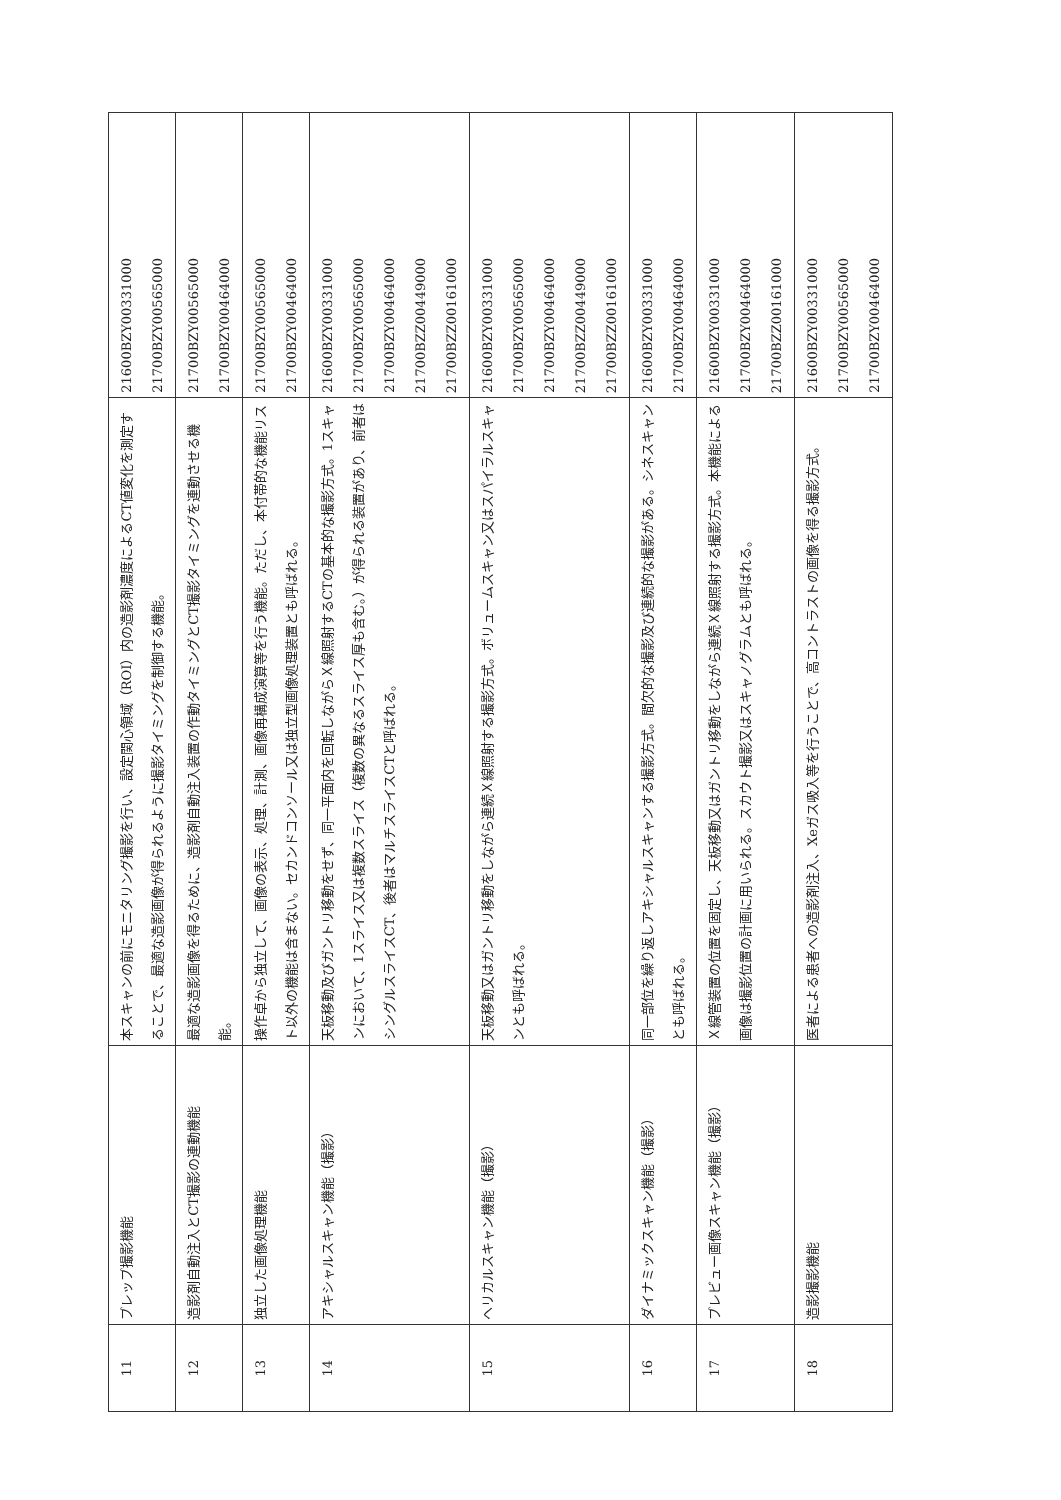| 11 | プレップ撮影機能 | 本スキャンの前にモニタリング撮影を行い、設定関心領域（ROI）内の造影剤濃度によるCT値変化を測定することで、最適な造影画像が得られるように撮影タイミングを制御する機能。 | 21600BZY00331000 21700BZY00565000 |
| 12 | 造影剤自動注入とCT撮影の連動機能 | 最適な造影画像を得るために、造影剤自動注入装置の作動タイミングとCT撮影タイミングを連動させる機能。 | 21700BZY00565000 21700BZY00464000 |
| 13 | 独立した画像処理機能 | 操作卓から独立して、画像の表示、処理、計測、画像再構成演算等を行う機能。ただし、本付帯的な機能リスト以外の機能は含まない。セカンドコンソール又は独立型画像処理装置とも呼ばれる。 | 21700BZY00565000 21700BZY00464000 |
| 14 | アキシャルスキャン機能（撮影） | 天板移動及びガントリ移動をせず、同一平面内を回転しながらＸ線照射するCTの基本的な撮影方式。1スキャンにおいて、1スライス又は複数スライス（複数の異なるスライス厚も含む。）が得られる装置があり、前者はシングルスライスCT、後者はマルチスライスCTと呼ばれる。 | 21600BZY00331000 21700BZY00565000 21700BZY00464000 21700BZZ00449000 21700BZZ00161000 |
| 15 | ヘリカルスキャン機能（撮影） | 天板移動又はガントリ移動をしながら連続Ｘ線照射する撮影方式。ボリュームスキャン又はスパイラルスキャンとも呼ばれる。 | 21600BZY00331000 21700BZY00565000 21700BZY00464000 21700BZZ00449000 21700BZZ00161000 |
| 16 | ダイナミックスキャン機能（撮影） | 同一部位を繰り返しアキシャルスキャンする撮影方式。間欠的な撮影及び連続的な撮影がある。シネスキャンとも呼ばれる。 | 21600BZY00331000 21700BZY00464000 |
| 17 | プレビュー画像スキャン機能（撮影） | Ｘ線管装置の位置を固定し、天板移動又はガントリ移動をしながら連続Ｘ線照射する撮影方式。本機能による画像は撮影位置の計画に用いられる。スカウト撮影又はスキャノグラムとも呼ばれる。 | 21600BZY00331000 21700BZY00464000 21700BZZ00161000 |
| 18 | 造影撮影機能 | 医者による患者への造影剤注入、Xeガス吸入等を行うことで、高コントラストの画像を得る撮影方式。 | 21600BZY00331000 21700BZY00565000 21700BZY00464000 |